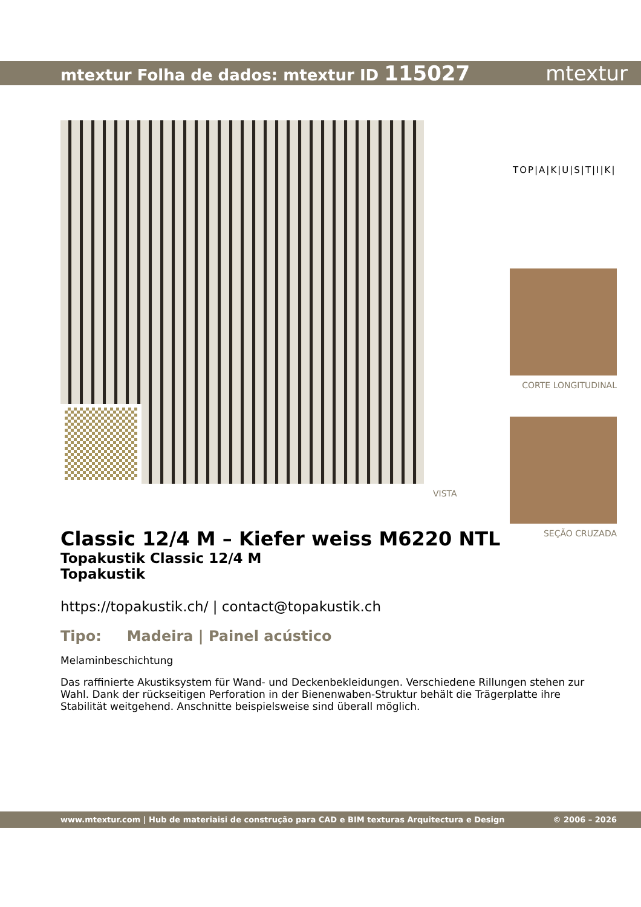mtextur Folha de dados: mtextur ID 115027
mtextur
VISTA
TOP|A|K|U|S|T|I|K|
CORTE LONGITUDINAL
SEÇÃO CRUZADA
Classic 12/4 M – Kiefer weiss M6220 NTL
Topakustik Classic 12/4 M
Topakustik
https://topakustik.ch/ | contact@topakustik.ch
Tipo: Madeira | Painel acústico
Melaminbeschichtung
Das raffinierte Akustiksystem für Wand- und Deckenbekleidungen. Verschiedene Rillungen stehen zur Wahl. Dank der rückseitigen Perforation in der Bienenwaben-Struktur behält die Trägerplatte ihre Stabilität weitgehend. Anschnitte beispielsweise sind überall möglich.
www.mtextur.com | Hub de materiaisi de construção para CAD e BIM texturas Arquitectura e Design © 2006 – 2026